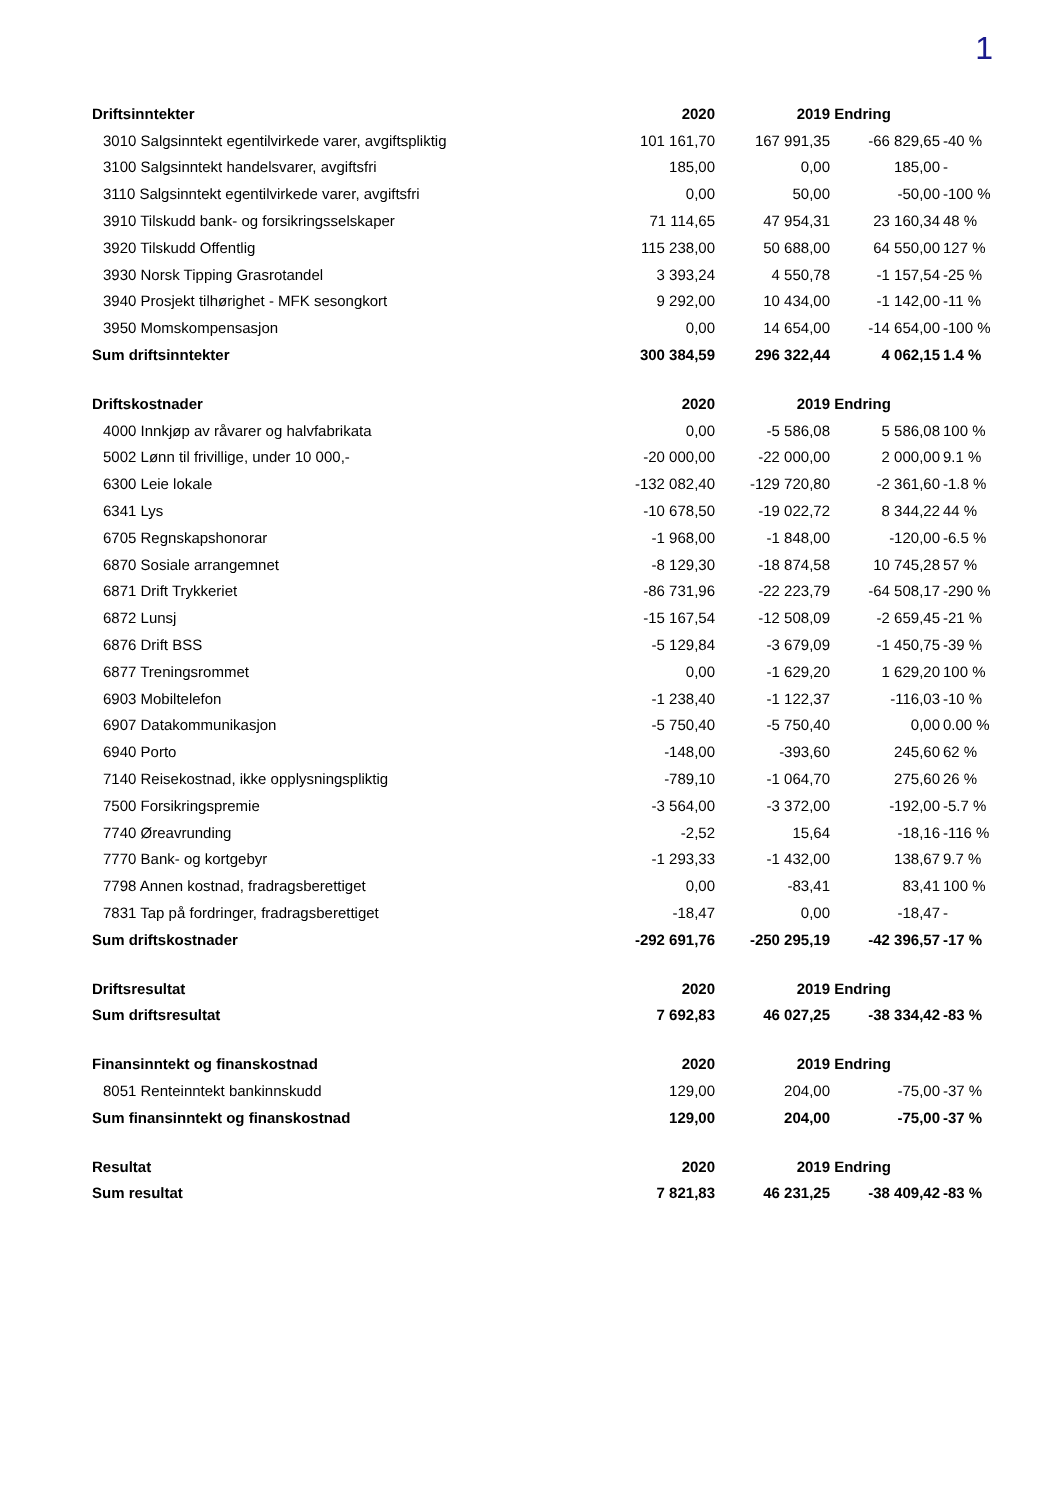1
| Driftsinntekter | 2020 | 2019 | Endring | |
| 3010 Salgsinntekt egentilvirkede varer, avgiftspliktig | 101 161,70 | 167 991,35 | -66 829,65 | -40 % |
| 3100 Salgsinntekt handelsvarer, avgiftsfri | 185,00 | 0,00 | 185,00 | - |
| 3110 Salgsinntekt egentilvirkede varer, avgiftsfri | 0,00 | 50,00 | -50,00 | -100 % |
| 3910 Tilskudd bank- og forsikringsselskaper | 71 114,65 | 47 954,31 | 23 160,34 | 48 % |
| 3920 Tilskudd Offentlig | 115 238,00 | 50 688,00 | 64 550,00 | 127 % |
| 3930 Norsk Tipping Grasrotandel | 3 393,24 | 4 550,78 | -1 157,54 | -25 % |
| 3940 Prosjekt tilhørighet - MFK sesongkort | 9 292,00 | 10 434,00 | -1 142,00 | -11 % |
| 3950 Momskompensasjon | 0,00 | 14 654,00 | -14 654,00 | -100 % |
| Sum driftsinntekter | 300 384,59 | 296 322,44 | 4 062,15 | 1.4 % |
| Driftskostnader | 2020 | 2019 | Endring | |
| 4000 Innkjøp av råvarer og halvfabrikata | 0,00 | -5 586,08 | 5 586,08 | 100 % |
| 5002 Lønn til frivillige, under 10 000,- | -20 000,00 | -22 000,00 | 2 000,00 | 9.1 % |
| 6300 Leie lokale | -132 082,40 | -129 720,80 | -2 361,60 | -1.8 % |
| 6341 Lys | -10 678,50 | -19 022,72 | 8 344,22 | 44 % |
| 6705 Regnskapshonorar | -1 968,00 | -1 848,00 | -120,00 | -6.5 % |
| 6870 Sosiale arrangemnet | -8 129,30 | -18 874,58 | 10 745,28 | 57 % |
| 6871 Drift Trykkeriet | -86 731,96 | -22 223,79 | -64 508,17 | -290 % |
| 6872 Lunsj | -15 167,54 | -12 508,09 | -2 659,45 | -21 % |
| 6876 Drift BSS | -5 129,84 | -3 679,09 | -1 450,75 | -39 % |
| 6877 Treningsrommet | 0,00 | -1 629,20 | 1 629,20 | 100 % |
| 6903 Mobiltelefon | -1 238,40 | -1 122,37 | -116,03 | -10 % |
| 6907 Datakommunikasjon | -5 750,40 | -5 750,40 | 0,00 | 0.00 % |
| 6940 Porto | -148,00 | -393,60 | 245,60 | 62 % |
| 7140 Reisekostnad, ikke opplysningspliktig | -789,10 | -1 064,70 | 275,60 | 26 % |
| 7500 Forsikringspremie | -3 564,00 | -3 372,00 | -192,00 | -5.7 % |
| 7740 Øreavrunding | -2,52 | 15,64 | -18,16 | -116 % |
| 7770 Bank- og kortgebyr | -1 293,33 | -1 432,00 | 138,67 | 9.7 % |
| 7798 Annen kostnad, fradragsberettiget | 0,00 | -83,41 | 83,41 | 100 % |
| 7831 Tap på fordringer, fradragsberettiget | -18,47 | 0,00 | -18,47 | - |
| Sum driftskostnader | -292 691,76 | -250 295,19 | -42 396,57 | -17 % |
| Driftsresultat | 2020 | 2019 | Endring | |
| Sum driftsresultat | 7 692,83 | 46 027,25 | -38 334,42 | -83 % |
| Finansinntekt og finanskostnad | 2020 | 2019 | Endring | |
| 8051 Renteinntekt bankinnskudd | 129,00 | 204,00 | -75,00 | -37 % |
| Sum finansinntekt og finanskostnad | 129,00 | 204,00 | -75,00 | -37 % |
| Resultat | 2020 | 2019 | Endring | |
| Sum resultat | 7 821,83 | 46 231,25 | -38 409,42 | -83 % |